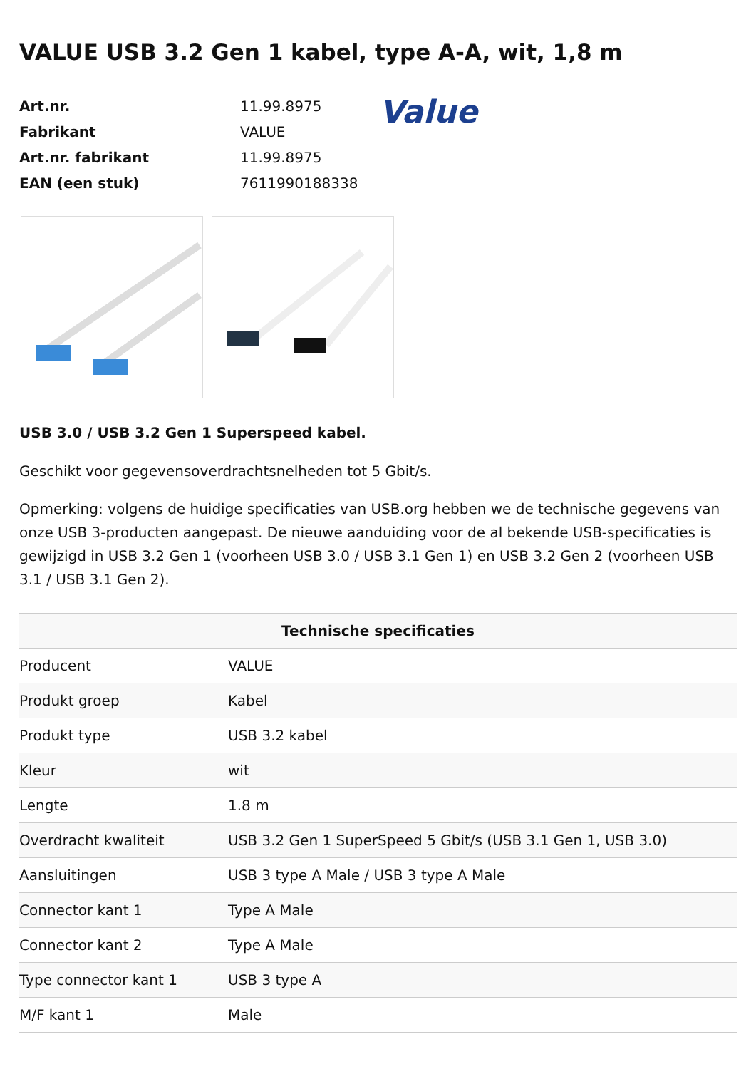VALUE USB 3.2 Gen 1 kabel, type A-A, wit, 1,8 m
| Art.nr. | 11.99.8975 |
| Fabrikant | VALUE |
| Art.nr. fabrikant | 11.99.8975 |
| EAN (een stuk) | 7611990188338 |
Value
USB 3.0 / USB 3.2 Gen 1 Superspeed kabel.
Geschikt voor gegevensoverdrachtsnelheden tot 5 Gbit/s.
Opmerking: volgens de huidige specificaties van USB.org hebben we de technische gegevens van onze USB 3-producten aangepast. De nieuwe aanduiding voor de al bekende USB-specificaties is gewijzigd in USB 3.2 Gen 1 (voorheen USB 3.0 / USB 3.1 Gen 1) en USB 3.2 Gen 2 (voorheen USB 3.1 / USB 3.1 Gen 2).
| Technische specificaties | |
| --- | --- |
| Producent | VALUE |
| Produkt groep | Kabel |
| Produkt type | USB 3.2 kabel |
| Kleur | wit |
| Lengte | 1.8 m |
| Overdracht kwaliteit | USB 3.2 Gen 1 SuperSpeed 5 Gbit/s (USB 3.1 Gen 1, USB 3.0) |
| Aansluitingen | USB 3 type A Male / USB 3 type A Male |
| Connector kant 1 | Type A Male |
| Connector kant 2 | Type A Male |
| Type connector kant 1 | USB 3 type A |
| M/F kant 1 | Male |